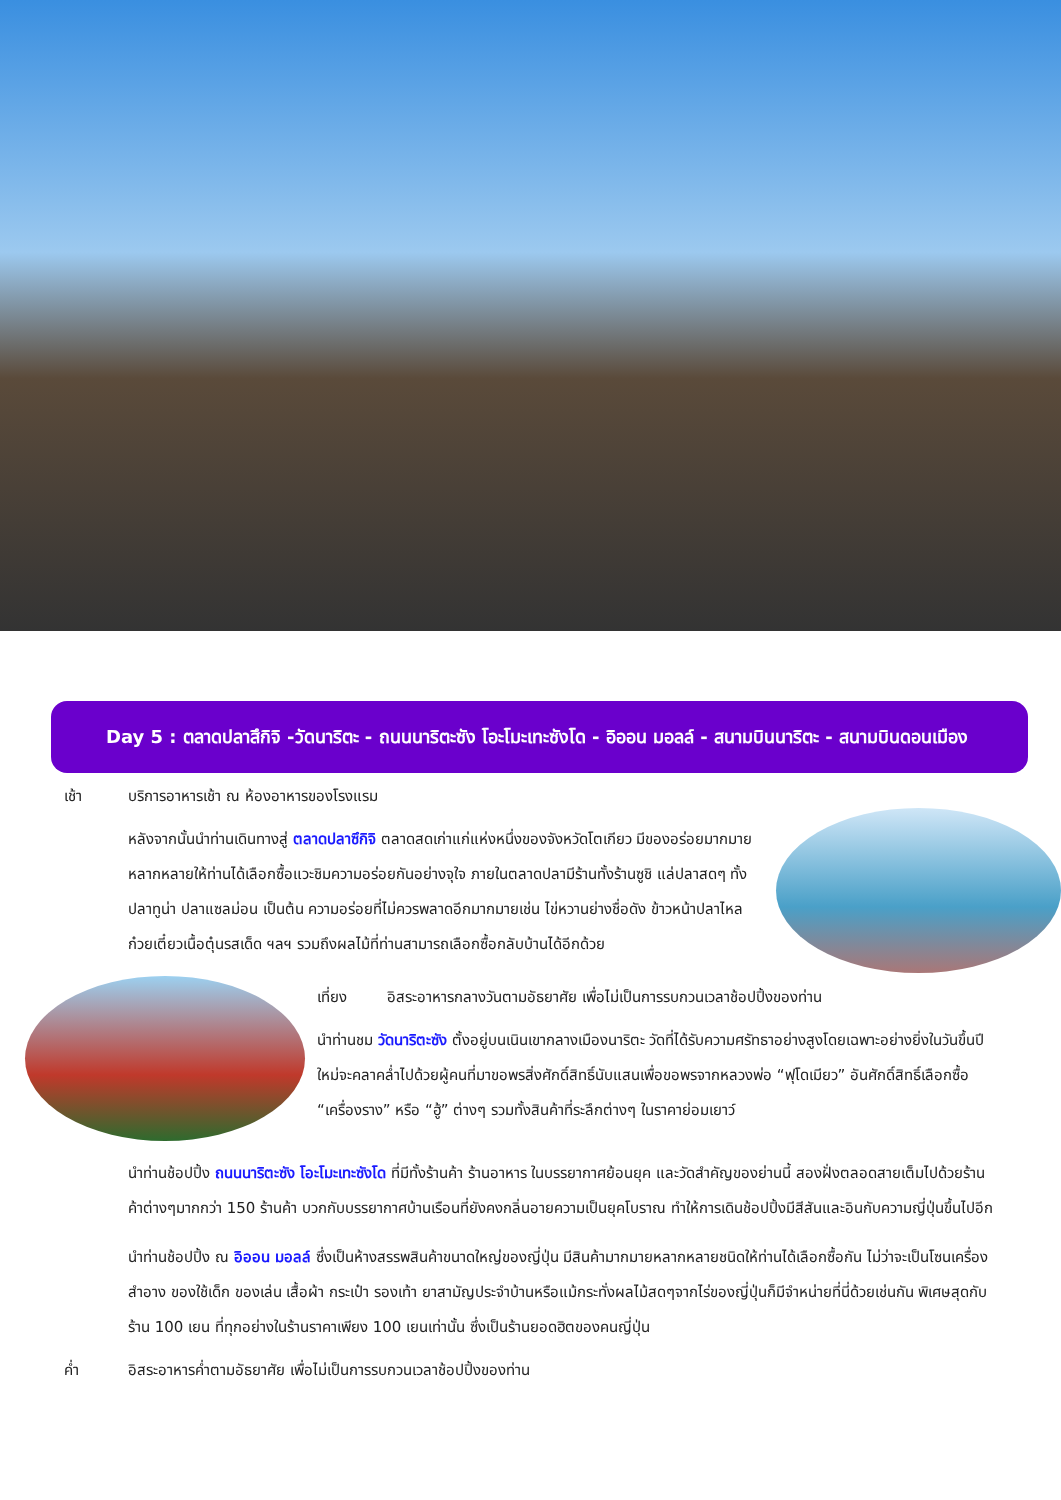Day 5 : ตลาดปลาสึกิจิ -วัดนาริตะ - ถนนนาริตะซัง โอะโมะเทะซังโด - อิออน มอลล์ - สนามบินนาริตะ - สนามบินดอนเมือง
เช้า บริการอาหารเช้า ณ ห้องอาหารของโรงแรม
หลังจากนั้นนำท่านเดินทางสู่ ตลาดปลาซึกิจิ ตลาดสดเก่าแก่แห่งหนึ่งของจังหวัดโตเกียว มีของอร่อยมากมายหลากหลายให้ท่านได้เลือกซื้อแวะชิมความอร่อยกันอย่างจุใจ ภายในตลาดปลามีร้านทั้งร้านซูชิ แล่ปลาสดๆ ทั้งปลาทูน่า ปลาแซลม่อน เป็นต้น ความอร่อยที่ไม่ควรพลาดอีกมากมายเช่น ไข่หวานย่างชื่อดัง ข้าวหน้าปลาไหล ก๋วยเตี๋ยวเนื้อตุ๋นรสเด็ด ฯลฯ รวมถึงผลไม้ที่ท่านสามารถเลือกซื้อกลับบ้านได้อีกด้วย
เที่ยง อิสระอาหารกลางวันตามอัธยาศัย เพื่อไม่เป็นการรบกวนเวลาช้อปปิ้งของท่าน
นำท่านชม วัดนาริตะซัง ตั้งอยู่บนเนินเขากลางเมืองนาริตะ วัดที่ได้รับความศรัทธาอย่างสูงโดยเฉพาะอย่างยิ่งในวันขึ้นปีใหม่จะคลาคล่ำไปด้วยผู้คนที่มาขอพรสิ่งศักดิ์สิทธิ์นับแสนเพื่อขอพรจากหลวงพ่อ “ฟุโดเมียว” อันศักดิ์สิทธิ์เลือกซื้อ “เครื่องราง” หรือ “ฮู้” ต่างๆ รวมทั้งสินค้าที่ระลึกต่างๆ ในราคาย่อมเยาว์
นำท่านช้อปปิ้ง ถนนนาริตะซัง โอะโมะเทะซังโด ที่มีทั้งร้านค้า ร้านอาหาร ในบรรยากาศย้อนยุค และวัดสำคัญของย่านนี้ สองฝั่งตลอดสายเต็มไปด้วยร้านค้าต่างๆมากกว่า 150 ร้านค้า บวกกับบรรยากาศบ้านเรือนที่ยังคงกลิ่นอายความเป็นยุคโบราณ ทำให้การเดินช้อปปิ้งมีสีสันและอินกับความญี่ปุ่นขึ้นไปอีก
นำท่านช้อปปิ้ง ณ อิออน มอลล์ ซึ่งเป็นห้างสรรพสินค้าขนาดใหญ่ของญี่ปุ่น มีสินค้ามากมายหลากหลายชนิดให้ท่านได้เลือกซื้อกัน ไม่ว่าจะเป็นโซนเครื่องสำอาง ของใช้เด็ก ของเล่น เสื้อผ้า กระเป๋า รองเท้า ยาสามัญประจำบ้านหรือแม้กระทั่งผลไม้สดๆจากไร่ของญี่ปุ่นก็มีจำหน่ายที่นี่ด้วยเช่นกัน พิเศษสุดกับร้าน 100 เยน ที่ทุกอย่างในร้านราคาเพียง 100 เยนเท่านั้น ซึ่งเป็นร้านยอดฮิตของคนญี่ปุ่น
ค่ำ อิสระอาหารค่ำตามอัธยาศัย เพื่อไม่เป็นการรบกวนเวลาช้อปปิ้งของท่าน